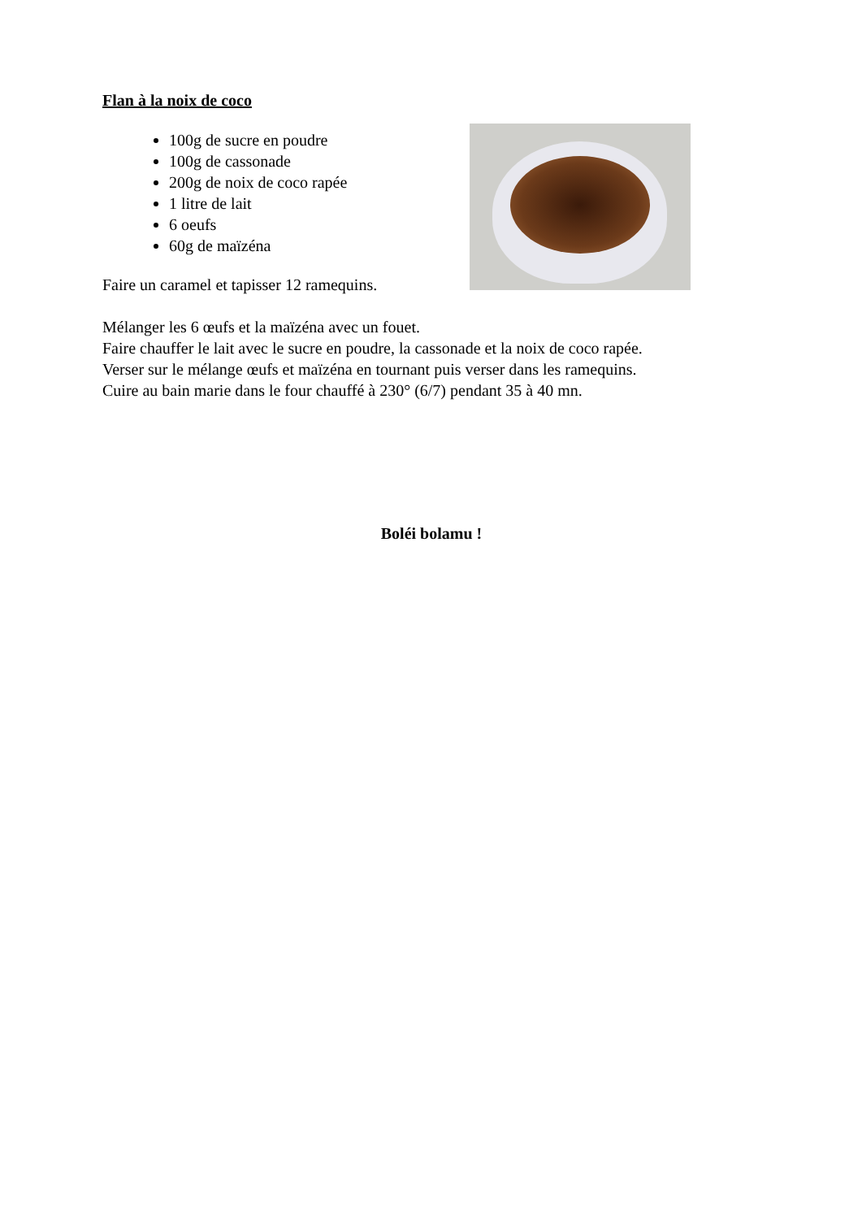Flan à la noix de coco
100g de sucre en poudre
100g de cassonade
200g de noix de coco rapée
1 litre de lait
6 oeufs
60g de maïzéna
Faire un caramel et tapisser 12 ramequins.
Mélanger les 6 œufs et la maïzéna avec un fouet.
Faire chauffer le lait avec le sucre en poudre, la cassonade et la noix de coco rapée.
Verser sur le mélange œufs et maïzéna en tournant puis verser dans les ramequins.
Cuire au bain marie dans le four chauffé à 230° (6/7) pendant 35 à 40 mn.
Boléi bolamu !